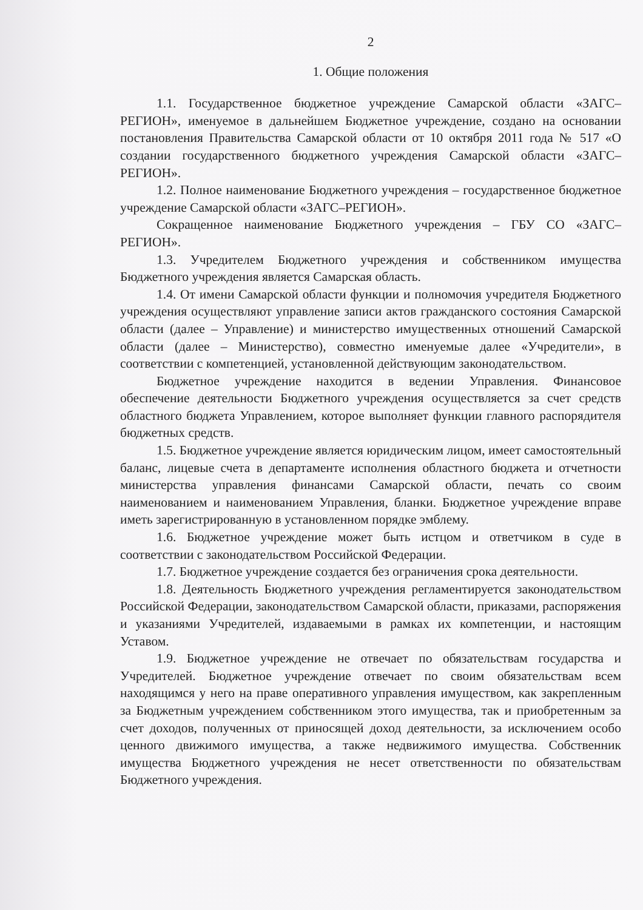2
1. Общие положения
1.1. Государственное бюджетное учреждение Самарской области «ЗАГС–РЕГИОН», именуемое в дальнейшем Бюджетное учреждение, создано на основании постановления Правительства Самарской области от 10 октября 2011 года № 517 «О создании государственного бюджетного учреждения Самарской области «ЗАГС–РЕГИОН».
1.2. Полное наименование Бюджетного учреждения – государственное бюджетное учреждение Самарской области «ЗАГС–РЕГИОН».
Сокращенное наименование Бюджетного учреждения – ГБУ СО «ЗАГС–РЕГИОН».
1.3. Учредителем Бюджетного учреждения и собственником имущества Бюджетного учреждения является Самарская область.
1.4. От имени Самарской области функции и полномочия учредителя Бюджетного учреждения осуществляют управление записи актов гражданского состояния Самарской области (далее – Управление) и министерство имущественных отношений Самарской области (далее – Министерство), совместно именуемые далее «Учредители», в соответствии с компетенцией, установленной действующим законодательством.
Бюджетное учреждение находится в ведении Управления. Финансовое обеспечение деятельности Бюджетного учреждения осуществляется за счет средств областного бюджета Управлением, которое выполняет функции главного распорядителя бюджетных средств.
1.5. Бюджетное учреждение является юридическим лицом, имеет самостоятельный баланс, лицевые счета в департаменте исполнения областного бюджета и отчетности министерства управления финансами Самарской области, печать со своим наименованием и наименованием Управления, бланки. Бюджетное учреждение вправе иметь зарегистрированную в установленном порядке эмблему.
1.6. Бюджетное учреждение может быть истцом и ответчиком в суде в соответствии с законодательством Российской Федерации.
1.7. Бюджетное учреждение создается без ограничения срока деятельности.
1.8. Деятельность Бюджетного учреждения регламентируется законодательством Российской Федерации, законодательством Самарской области, приказами, распоряжения и указаниями Учредителей, издаваемыми в рамках их компетенции, и настоящим Уставом.
1.9. Бюджетное учреждение не отвечает по обязательствам государства и Учредителей. Бюджетное учреждение отвечает по своим обязательствам всем находящимся у него на праве оперативного управления имуществом, как закрепленным за Бюджетным учреждением собственником этого имущества, так и приобретенным за счет доходов, полученных от приносящей доход деятельности, за исключением особо ценного движимого имущества, а также недвижимого имущества. Собственник имущества Бюджетного учреждения не несет ответственности по обязательствам Бюджетного учреждения.